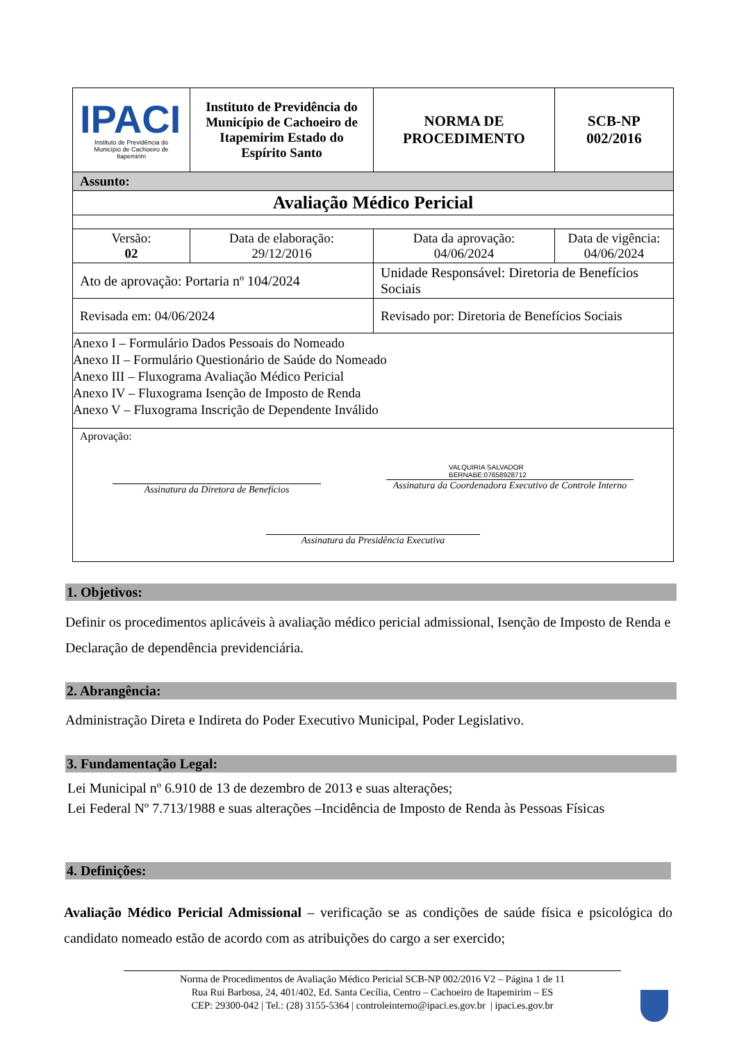| IPACI Instituto de Previdência do Município de Cachoeiro de Itapemirim | Instituto de Previdência do Município de Cachoeiro de Itapemirim Estado do Espírito Santo | NORMA DE PROCEDIMENTO | | SCB-NP 002/2016 |
| Assunto: | | | | |
| Avaliação Médico Pericial | | | | |
| Versão: 02 | Data de elaboração: 29/12/2016 | Data da aprovação: 04/06/2024 | Data de vigência: 04/06/2024 | |
| Ato de aprovação: Portaria nº 104/2024 | | Unidade Responsável: Diretoria de Benefícios Sociais | | |
| Revisada em: 04/06/2024 | | Revisado por: Diretoria de Benefícios Sociais | | |
| Anexo I – Formulário Dados Pessoais do Nomeado Anexo II – Formulário Questionário de Saúde do Nomeado Anexo III – Fluxograma Avaliação Médico Pericial Anexo IV – Fluxograma Isenção de Imposto de Renda Anexo V – Fluxograma Inscrição de Dependente Inválido | | | | |
| Aprovação: Assinatura da Diretora de Benefícios VALQUIRIA SALVADOR BERNABE:07658928712 Assinatura da Coordenadora Executivo de Controle Interno Assinatura da Presidência Executiva | | | | |
1. Objetivos:
Definir os procedimentos aplicáveis à avaliação médico pericial admissional, Isenção de Imposto de Renda e Declaração de dependência previdenciária.
2. Abrangência:
Administração Direta e Indireta do Poder Executivo Municipal, Poder Legislativo.
3. Fundamentação Legal:
Lei Municipal nº 6.910 de 13 de dezembro de 2013 e suas alterações;
Lei Federal Nº 7.713/1988 e suas alterações –Incidência de Imposto de Renda às Pessoas Físicas
4. Definições:
Avaliação Médico Pericial Admissional – verificação se as condições de saúde física e psicológica do candidato nomeado estão de acordo com as atribuições do cargo a ser exercido;
Norma de Procedimentos de Avaliação Médico Pericial SCB-NP 002/2016 V2 – Página 1 de 11
Rua Rui Barbosa, 24, 401/402, Ed. Santa Cecília, Centro – Cachoeiro de Itapemirim – ES
CEP: 29300-042 | Tel.: (28) 3155-5364 | controleinterno@ipaci.es.gov.br | ipaci.es.gov.br